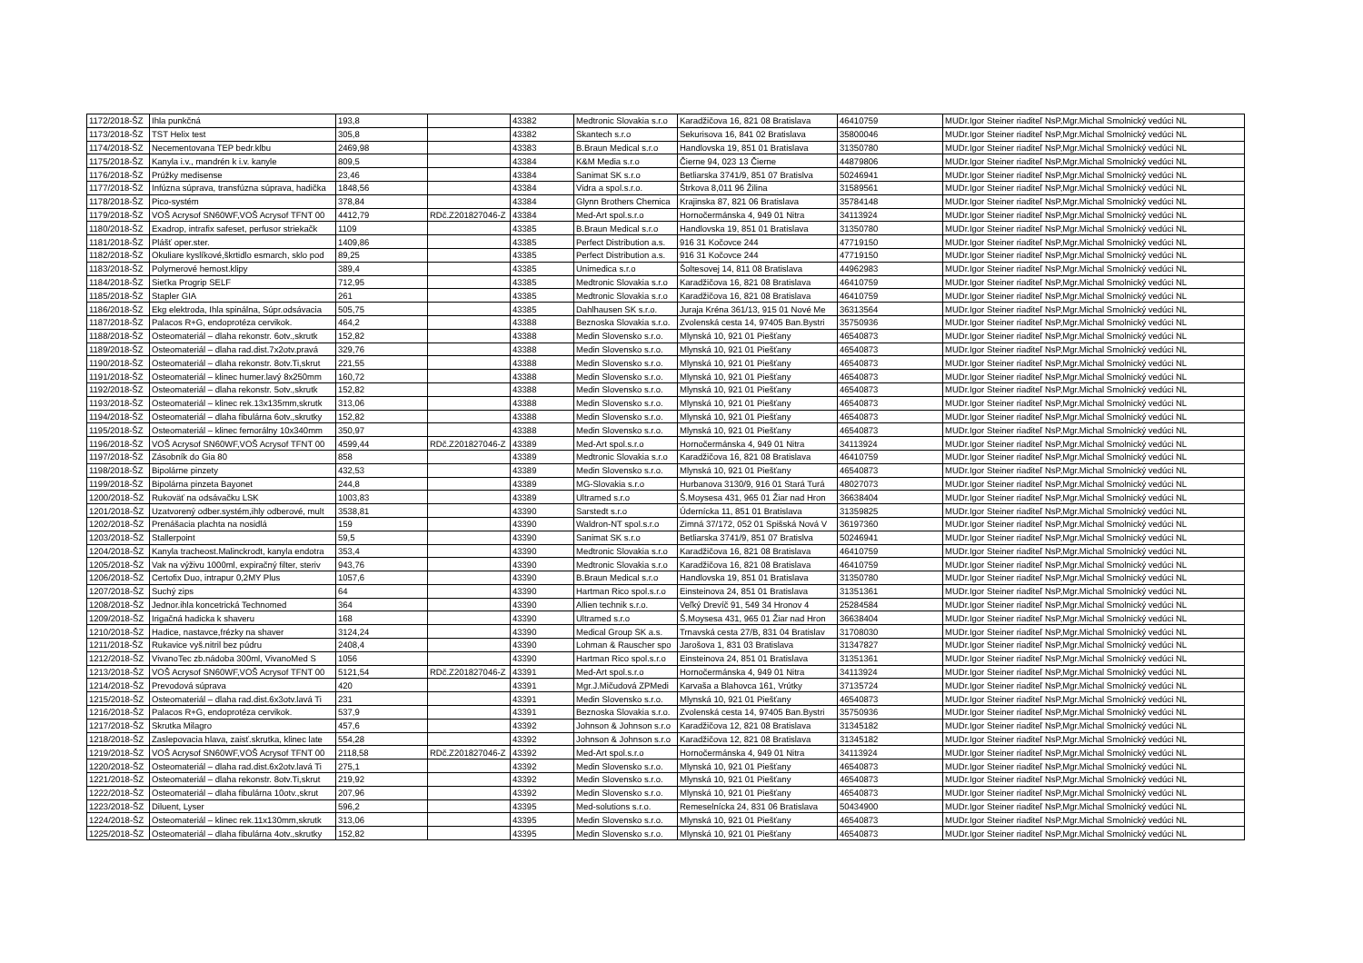| 1172/2018-ŠZ | Ihla punkčná | 193,8 | | 43382 | Medtronic Slovakia s.r.o | Karadžičova 16, 821 08 Bratislava | 46410759 | MUDr.Igor Steiner riaditeľ NsP,Mgr.Michal Smolnický vedúci NL |
| 1173/2018-ŠZ | TST Helix test | 305,8 | | 43382 | Skantech s.r.o | Sekurisova 16, 841 02 Bratislava | 35800046 | MUDr.Igor Steiner riaditeľ NsP,Mgr.Michal Smolnický vedúci NL |
| 1174/2018-ŠZ | Necementovana TEP bedr.klbu | 2469,98 | | 43383 | B.Braun Medical s.r.o | Handlovska 19, 851 01 Bratislava | 31350780 | MUDr.Igor Steiner riaditeľ NsP,Mgr.Michal Smolnický vedúci NL |
| 1175/2018-ŠZ | Kanyla i.v., mandrén k i.v. kanyle | 809,5 | | 43384 | K&M Media s.r.o | Čierne 94, 023 13 Čierne | 44879806 | MUDr.Igor Steiner riaditeľ NsP,Mgr.Michal Smolnický vedúci NL |
| 1176/2018-ŠZ | Prúžky medisense | 23,46 | | 43384 | Sanimat SK s.r.o | Betliarska 3741/9, 851 07 Bratislva | 50246941 | MUDr.Igor Steiner riaditeľ NsP,Mgr.Michal Smolnický vedúci NL |
| 1177/2018-ŠZ | Infúzna súprava, transfúzna súprava, hadička | 1848,56 | | 43384 | Vidra a spol.s.r.o. | Štrkova 8,011 96 Žilina | 31589561 | MUDr.Igor Steiner riaditeľ NsP,Mgr.Michal Smolnický vedúci NL |
| 1178/2018-ŠZ | Pico-systém | 378,84 | | 43384 | Glynn Brothers Chemica | Krajinska 87, 821 06 Bratislava | 35784148 | MUDr.Igor Steiner riaditeľ NsP,Mgr.Michal Smolnický vedúci NL |
| 1179/2018-ŠZ | VOŠ Acrysof SN60WF,VOŠ Acrysof TFNT 00 | 4412,79 | RDč.Z201827046-Z | 43384 | Med-Art spol.s.r.o | Hornočermánska 4, 949 01 Nitra | 34113924 | MUDr.Igor Steiner riaditeľ NsP,Mgr.Michal Smolnický vedúci NL |
| 1180/2018-ŠZ | Exadrop, intrafix safeset, perfusor striekačk | 1109 | | 43385 | B.Braun Medical s.r.o | Handlovska 19, 851 01 Bratislava | 31350780 | MUDr.Igor Steiner riaditeľ NsP,Mgr.Michal Smolnický vedúci NL |
| 1181/2018-ŠZ | Plášť oper.ster. | 1409,86 | | 43385 | Perfect Distribution a.s. | 916 31 Kočovce 244 | 47719150 | MUDr.Igor Steiner riaditeľ NsP,Mgr.Michal Smolnický vedúci NL |
| 1182/2018-ŠZ | Okuliare kyslíkové,škrtidlo esmarch, sklo pod | 89,25 | | 43385 | Perfect Distribution a.s. | 916 31 Kočovce 244 | 47719150 | MUDr.Igor Steiner riaditeľ NsP,Mgr.Michal Smolnický vedúci NL |
| 1183/2018-ŠZ | Polymerové hemost.klipy | 389,4 | | 43385 | Unimedica s.r.o | Šoltesovej 14, 811 08 Bratislava | 44962983 | MUDr.Igor Steiner riaditeľ NsP,Mgr.Michal Smolnický vedúci NL |
| 1184/2018-ŠZ | Sieťka Progrip SELF | 712,95 | | 43385 | Medtronic Slovakia s.r.o | Karadžičova 16, 821 08 Bratislava | 46410759 | MUDr.Igor Steiner riaditeľ NsP,Mgr.Michal Smolnický vedúci NL |
| 1185/2018-ŠZ | Stapler GIA | 261 | | 43385 | Medtronic Slovakia s.r.o | Karadžičova 16, 821 08 Bratislava | 46410759 | MUDr.Igor Steiner riaditeľ NsP,Mgr.Michal Smolnický vedúci NL |
| 1186/2018-ŠZ | Ekg elektroda, Ihla spinálna, Súpr.odsávacia | 505,75 | | 43385 | Dahlhausen SK s.r.o. | Juraja Kréna 361/13, 915 01 Nové Me | 36313564 | MUDr.Igor Steiner riaditeľ NsP,Mgr.Michal Smolnický vedúci NL |
| 1187/2018-ŠZ | Palacos R+G, endoprotéza cervikok. | 464,2 | | 43388 | Beznoska Slovakia s.r.o. | Zvolenská cesta 14, 97405 Ban.Bystri | 35750936 | MUDr.Igor Steiner riaditeľ NsP,Mgr.Michal Smolnický vedúci NL |
| 1188/2018-ŠZ | Osteomateriál – dlaha rekonstr. 6otv.,skrutk | 152,82 | | 43388 | Medin Slovensko s.r.o. | Mlynská 10, 921 01 Piešťany | 46540873 | MUDr.Igor Steiner riaditeľ NsP,Mgr.Michal Smolnický vedúci NL |
| 1189/2018-ŠZ | Osteomateriál – dlaha rad.dist.7x2otv.pravá | 329,76 | | 43388 | Medin Slovensko s.r.o. | Mlynská 10, 921 01 Piešťany | 46540873 | MUDr.Igor Steiner riaditeľ NsP,Mgr.Michal Smolnický vedúci NL |
| 1190/2018-ŠZ | Osteomateriál – dlaha rekonstr. 8otv.Ti,skrut | 221,55 | | 43388 | Medin Slovensko s.r.o. | Mlynská 10, 921 01 Piešťany | 46540873 | MUDr.Igor Steiner riaditeľ NsP,Mgr.Michal Smolnický vedúci NL |
| 1191/2018-ŠZ | Osteomateriál – klinec humer.lavý 8x250mm | 160,72 | | 43388 | Medin Slovensko s.r.o. | Mlynská 10, 921 01 Piešťany | 46540873 | MUDr.Igor Steiner riaditeľ NsP,Mgr.Michal Smolnický vedúci NL |
| 1192/2018-ŠZ | Osteomateriál – dlaha rekonstr. 5otv.,skrutk | 152,82 | | 43388 | Medin Slovensko s.r.o. | Mlynská 10, 921 01 Piešťany | 46540873 | MUDr.Igor Steiner riaditeľ NsP,Mgr.Michal Smolnický vedúci NL |
| 1193/2018-ŠZ | Osteomateriál – klinec rek.13x135mm,skrutk | 313,06 | | 43388 | Medin Slovensko s.r.o. | Mlynská 10, 921 01 Piešťany | 46540873 | MUDr.Igor Steiner riaditeľ NsP,Mgr.Michal Smolnický vedúci NL |
| 1194/2018-ŠZ | Osteomateriál – dlaha fibulárna 6otv.,skrutky | 152,82 | | 43388 | Medin Slovensko s.r.o. | Mlynská 10, 921 01 Piešťany | 46540873 | MUDr.Igor Steiner riaditeľ NsP,Mgr.Michal Smolnický vedúci NL |
| 1195/2018-ŠZ | Osteomateriál – klinec femorálny 10x340mm | 350,97 | | 43388 | Medin Slovensko s.r.o. | Mlynská 10, 921 01 Piešťany | 46540873 | MUDr.Igor Steiner riaditeľ NsP,Mgr.Michal Smolnický vedúci NL |
| 1196/2018-ŠZ | VOŠ Acrysof SN60WF,VOŠ Acrysof TFNT 00 | 4599,44 | RDč.Z201827046-Z | 43389 | Med-Art spol.s.r.o | Hornočermánska 4, 949 01 Nitra | 34113924 | MUDr.Igor Steiner riaditeľ NsP,Mgr.Michal Smolnický vedúci NL |
| 1197/2018-ŠZ | Zásobník do Gia 80 | 858 | | 43389 | Medtronic Slovakia s.r.o | Karadžičova 16, 821 08 Bratislava | 46410759 | MUDr.Igor Steiner riaditeľ NsP,Mgr.Michal Smolnický vedúci NL |
| 1198/2018-ŠZ | Bipolárne pinzety | 432,53 | | 43389 | Medin Slovensko s.r.o. | Mlynská 10, 921 01 Piešťany | 46540873 | MUDr.Igor Steiner riaditeľ NsP,Mgr.Michal Smolnický vedúci NL |
| 1199/2018-ŠZ | Bipolárna pinzeta Bayonet | 244,8 | | 43389 | MG-Slovakia s.r.o | Hurbanova 3130/9, 916 01 Stará Turá | 48027073 | MUDr.Igor Steiner riaditeľ NsP,Mgr.Michal Smolnický vedúci NL |
| 1200/2018-ŠZ | Rukoväť na odsávačku LSK | 1003,83 | | 43389 | Ultramed s.r.o | Š.Moysesa 431, 965 01 Žiar nad Hron | 36638404 | MUDr.Igor Steiner riaditeľ NsP,Mgr.Michal Smolnický vedúci NL |
| 1201/2018-ŠZ | Uzatvorený odber.systém,ihly odberové, mult | 3538,81 | | 43390 | Sarstedt s.r.o | Údernícka 11, 851 01 Bratislava | 31359825 | MUDr.Igor Steiner riaditeľ NsP,Mgr.Michal Smolnický vedúci NL |
| 1202/2018-ŠZ | Prenášacia plachta na nosidlá | 159 | | 43390 | Waldron-NT spol.s.r.o | Zimná 37/172, 052 01 Spišská Nová V | 36197360 | MUDr.Igor Steiner riaditeľ NsP,Mgr.Michal Smolnický vedúci NL |
| 1203/2018-ŠZ | Stallerpoint | 59,5 | | 43390 | Sanimat SK s.r.o | Betliarska 3741/9, 851 07 Bratislva | 50246941 | MUDr.Igor Steiner riaditeľ NsP,Mgr.Michal Smolnický vedúci NL |
| 1204/2018-ŠZ | Kanyla tracheost.Malinckrodt, kanyla endotra | 353,4 | | 43390 | Medtronic Slovakia s.r.o | Karadžičova 16, 821 08 Bratislava | 46410759 | MUDr.Igor Steiner riaditeľ NsP,Mgr.Michal Smolnický vedúci NL |
| 1205/2018-ŠZ | Vak na výživu 1000ml, expiračný filter, steriv | 943,76 | | 43390 | Medtronic Slovakia s.r.o | Karadžičova 16, 821 08 Bratislava | 46410759 | MUDr.Igor Steiner riaditeľ NsP,Mgr.Michal Smolnický vedúci NL |
| 1206/2018-ŠZ | Certofix Duo, intrapur 0,2MY Plus | 1057,6 | | 43390 | B.Braun Medical s.r.o | Handlovska 19, 851 01 Bratislava | 31350780 | MUDr.Igor Steiner riaditeľ NsP,Mgr.Michal Smolnický vedúci NL |
| 1207/2018-ŠZ | Suchý zips | 64 | | 43390 | Hartman Rico spol.s.r.o | Einsteinova 24, 851 01 Bratislava | 31351361 | MUDr.Igor Steiner riaditeľ NsP,Mgr.Michal Smolnický vedúci NL |
| 1208/2018-ŠZ | Jednor.ihla koncetrická Technomed | 364 | | 43390 | Allien technik s.r.o. | Veľký Drevíč 91, 549 34 Hronov 4 | 25284584 | MUDr.Igor Steiner riaditeľ NsP,Mgr.Michal Smolnický vedúci NL |
| 1209/2018-ŠZ | Irigačná hadicka k shaveru | 168 | | 43390 | Ultramed s.r.o | Š.Moysesa 431, 965 01 Žiar nad Hron | 36638404 | MUDr.Igor Steiner riaditeľ NsP,Mgr.Michal Smolnický vedúci NL |
| 1210/2018-ŠZ | Hadice, nastavce,frézky na shaver | 3124,24 | | 43390 | Medical Group SK a.s. | Trnavská cesta 27/B, 831 04 Bratislav | 31708030 | MUDr.Igor Steiner riaditeľ NsP,Mgr.Michal Smolnický vedúci NL |
| 1211/2018-ŠZ | Rukavice vyš.nitril bez púdru | 2408,4 | | 43390 | Lohman & Rauscher spo | Jarošova 1, 831 03 Bratislava | 31347827 | MUDr.Igor Steiner riaditeľ NsP,Mgr.Michal Smolnický vedúci NL |
| 1212/2018-ŠZ | VivanoTec zb.nádoba 300ml, VivanoMed S | 1056 | | 43390 | Hartman Rico spol.s.r.o | Einsteinova 24, 851 01 Bratislava | 31351361 | MUDr.Igor Steiner riaditeľ NsP,Mgr.Michal Smolnický vedúci NL |
| 1213/2018-ŠZ | VOŠ Acrysof SN60WF,VOŠ Acrysof TFNT 00 | 5121,54 | RDč.Z201827046-Z | 43391 | Med-Art spol.s.r.o | Hornočermánska 4, 949 01 Nitra | 34113924 | MUDr.Igor Steiner riaditeľ NsP,Mgr.Michal Smolnický vedúci NL |
| 1214/2018-ŠZ | Prevodová súprava | 420 | | 43391 | Mgr.J.Mičudová ZPMedi | Karvaša a Blahovca 161, Vrútky | 37135724 | MUDr.Igor Steiner riaditeľ NsP,Mgr.Michal Smolnický vedúci NL |
| 1215/2018-ŠZ | Osteomateriál – dlaha rad.dist.6x3otv.lavá Ti | 231 | | 43391 | Medin Slovensko s.r.o. | Mlynská 10, 921 01 Piešťany | 46540873 | MUDr.Igor Steiner riaditeľ NsP,Mgr.Michal Smolnický vedúci NL |
| 1216/2018-ŠZ | Palacos R+G, endoprotéza cervikok. | 537,9 | | 43391 | Beznoska Slovakia s.r.o. | Zvolenská cesta 14, 97405 Ban.Bystri | 35750936 | MUDr.Igor Steiner riaditeľ NsP,Mgr.Michal Smolnický vedúci NL |
| 1217/2018-ŠZ | Skrutka Milagro | 457,6 | | 43392 | Johnson & Johnson s.r.o | Karadžičova 12, 821 08 Bratislava | 31345182 | MUDr.Igor Steiner riaditeľ NsP,Mgr.Michal Smolnický vedúci NL |
| 1218/2018-ŠZ | Zaslepovacia hlava, zaisť.skrutka, klinec late | 554,28 | | 43392 | Johnson & Johnson s.r.o | Karadžičova 12, 821 08 Bratislava | 31345182 | MUDr.Igor Steiner riaditeľ NsP,Mgr.Michal Smolnický vedúci NL |
| 1219/2018-ŠZ | VOŠ Acrysof SN60WF,VOŠ Acrysof TFNT 00 | 2118,58 | RDč.Z201827046-Z | 43392 | Med-Art spol.s.r.o | Hornočermánska 4, 949 01 Nitra | 34113924 | MUDr.Igor Steiner riaditeľ NsP,Mgr.Michal Smolnický vedúci NL |
| 1220/2018-ŠZ | Osteomateriál – dlaha rad.dist.6x2otv.lavá Ti | 275,1 | | 43392 | Medin Slovensko s.r.o. | Mlynská 10, 921 01 Piešťany | 46540873 | MUDr.Igor Steiner riaditeľ NsP,Mgr.Michal Smolnický vedúci NL |
| 1221/2018-ŠZ | Osteomateriál – dlaha rekonstr. 8otv.Ti,skrut | 219,92 | | 43392 | Medin Slovensko s.r.o. | Mlynská 10, 921 01 Piešťany | 46540873 | MUDr.Igor Steiner riaditeľ NsP,Mgr.Michal Smolnický vedúci NL |
| 1222/2018-ŠZ | Osteomateriál – dlaha fibulárna 10otv.,skrut | 207,96 | | 43392 | Medin Slovensko s.r.o. | Mlynská 10, 921 01 Piešťany | 46540873 | MUDr.Igor Steiner riaditeľ NsP,Mgr.Michal Smolnický vedúci NL |
| 1223/2018-ŠZ | Diluent, Lyser | 596,2 | | 43395 | Med-solutions s.r.o. | Remeselnícka 24, 831 06 Bratislava | 50434900 | MUDr.Igor Steiner riaditeľ NsP,Mgr.Michal Smolnický vedúci NL |
| 1224/2018-ŠZ | Osteomateriál – klinec rek.11x130mm,skrutk | 313,06 | | 43395 | Medin Slovensko s.r.o. | Mlynská 10, 921 01 Piešťany | 46540873 | MUDr.Igor Steiner riaditeľ NsP,Mgr.Michal Smolnický vedúci NL |
| 1225/2018-ŠZ | Osteomateriál – dlaha fibulárna 4otv.,skrutky | 152,82 | | 43395 | Medin Slovensko s.r.o. | Mlynská 10, 921 01 Piešťany | 46540873 | MUDr.Igor Steiner riaditeľ NsP,Mgr.Michal Smolnický vedúci NL |